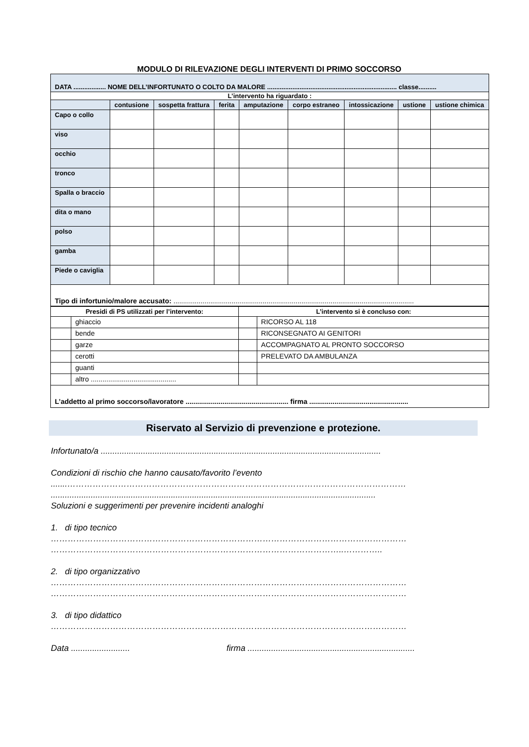MODULO DI RILEVAZIONE DEGLI INTERVENTI DI PRIMO SOCCORSO
| DATA .................. NOME DELL’INFORTUNATO O COLTO DA MALORE ........................................................................ classe.......... | | | | | | | | |
| L’intervento ha riguardato : | | | | | | | | |
| | contusione | sospetta frattura | ferita | amputazione | corpo estraneo | intossicazione | ustione | ustione chimica |
| Capo o collo | | | | | | | | |
| viso | | | | | | | | |
| occhio | | | | | | | | |
| tronco | | | | | | | | |
| Spalla o braccio | | | | | | | | |
| dita o mano | | | | | | | | |
| polso | | | | | | | | |
| gamba | | | | | | | | |
| Piede o caviglia | | | | | | | | |
| Tipo di infortunio/malore accusato: ............................................................................................................................ | | | | | | | | |
| Presidi di PS utilizzati per l’intervento: | | L’intervento si è concluso con: | |
| --- | --- | --- | --- |
| | ghiaccio | | RICORSO AL 118 |
| | bende | | RICONSEGNATO AI GENITORI |
| | garze | | ACCOMPAGNATO AL PRONTO SOCCORSO |
| | cerotti | | PRELEVATO DA AMBULANZA |
| | guanti | | |
| | altro ............................................ | | |
| L’addetto al primo soccorso/lavoratore ..................................................... firma ................................................... | | | |
Riservato al Servizio di prevenzione e protezione.
Infortunato/a .......................................................................................................................
Condizioni di rischio che hanno causato/favorito l’evento
.......…………………………………………………………………………………………………………
..........................................................................................................................................
Soluzioni e suggerimenti per prevenire incidenti analoghi
1. di tipo tecnico
………………………………………………………………………………………………………………
…………………………………………………………………………………………..…………..
2. di tipo organizzativo
………………………………………………………………………………………………………………
………………………………………………………………………………………………………………
3. di tipo didattico
………………………………………………………………………………………………………………
Data ......................... firma .......................................................................